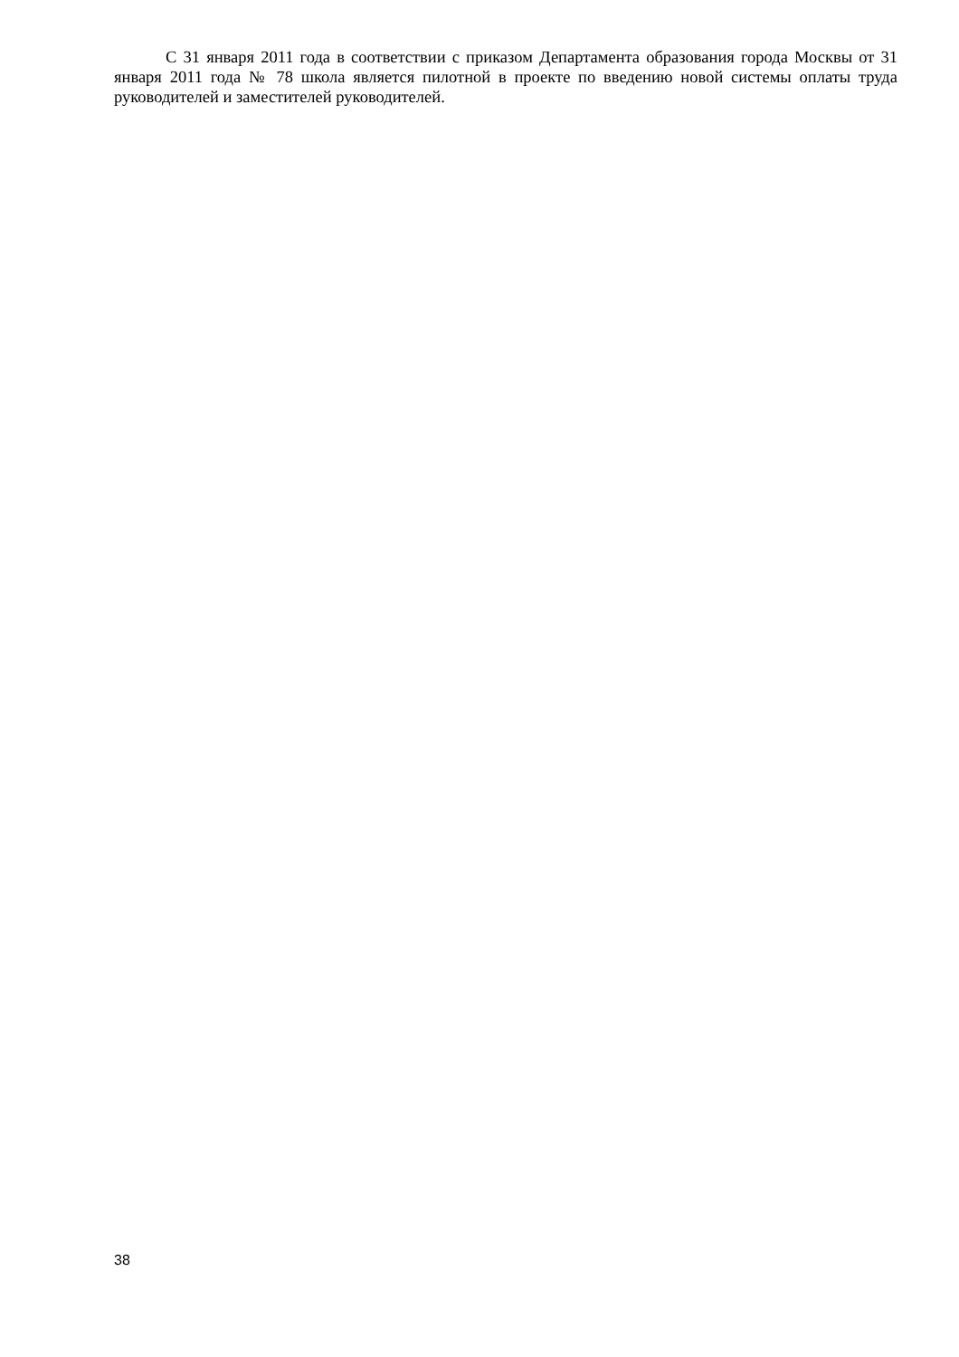С 31 января 2011 года в соответствии с приказом Департамента образования города Москвы от 31 января 2011 года № 78 школа является пилотной в проекте по введению новой системы оплаты труда руководителей и заместителей руководителей.
38